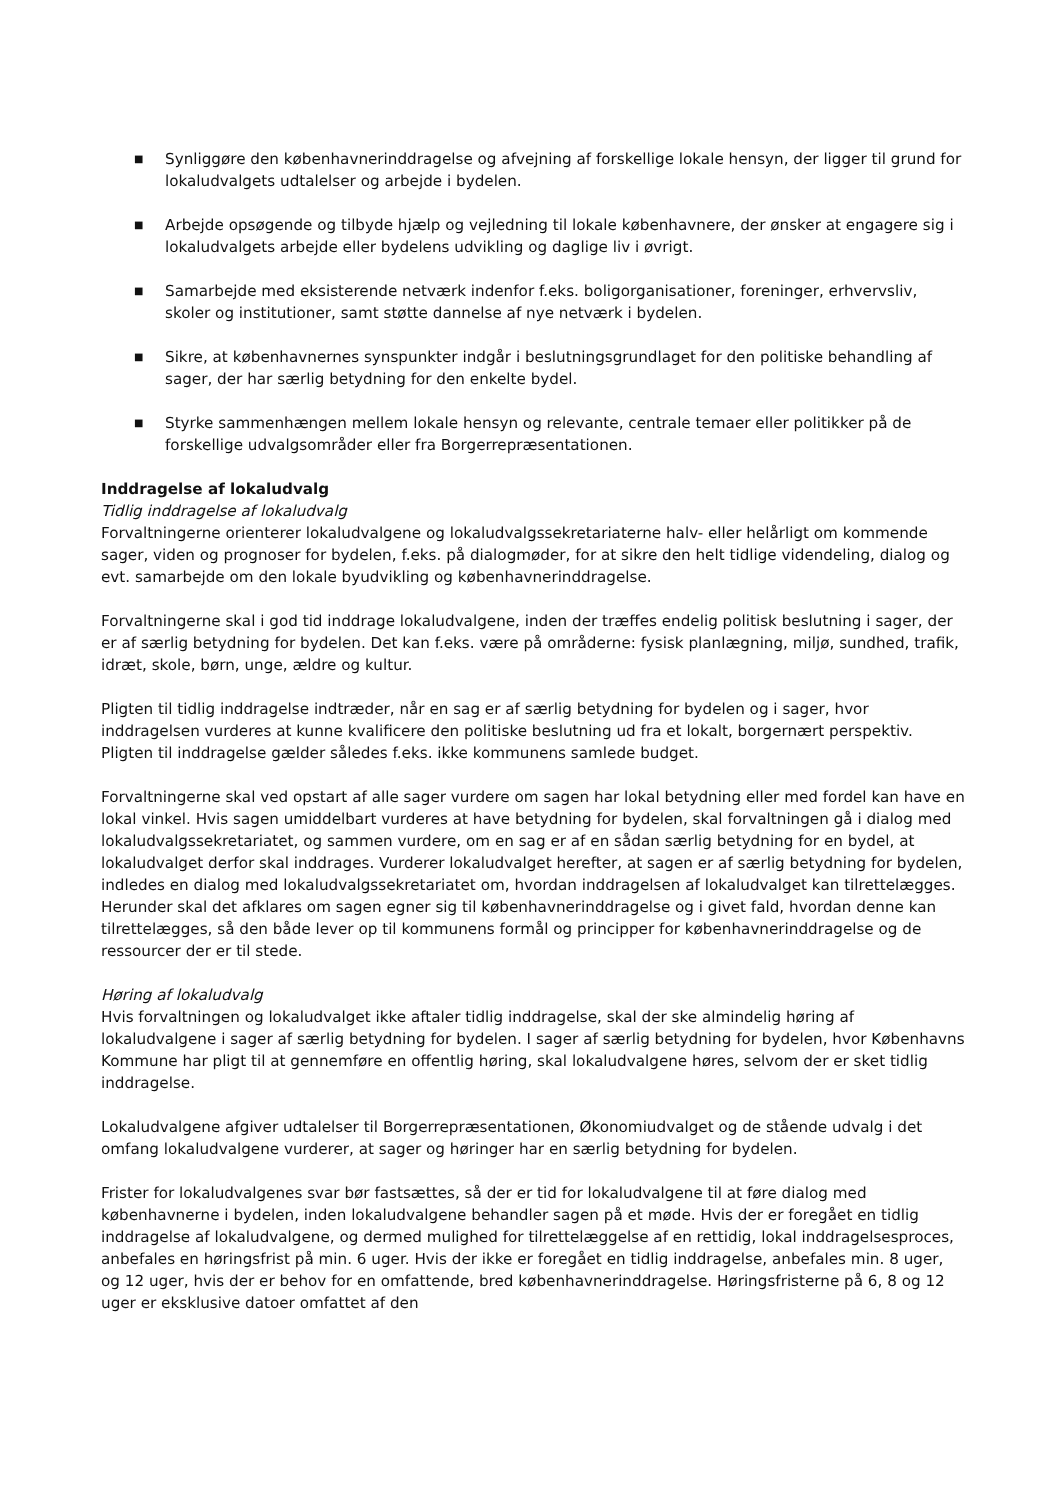■ Synliggøre den københavnerinddragelse og afvejning af forskellige lokale hensyn, der ligger til grund for lokaludvalgets udtalelser og arbejde i bydelen.
■ Arbejde opsøgende og tilbyde hjælp og vejledning til lokale københavnere, der ønsker at engagere sig i lokaludvalgets arbejde eller bydelens udvikling og daglige liv i øvrigt.
■ Samarbejde med eksisterende netværk indenfor f.eks. boligorganisationer, foreninger, erhvervsliv, skoler og institutioner, samt støtte dannelse af nye netværk i bydelen.
■ Sikre, at københavnernes synspunkter indgår i beslutningsgrundlaget for den politiske behandling af sager, der har særlig betydning for den enkelte bydel.
■ Styrke sammenhængen mellem lokale hensyn og relevante, centrale temaer eller politikker på de forskellige udvalgsområder eller fra Borgerrepræsentationen.
Inddragelse af lokaludvalg
Tidlig inddragelse af lokaludvalg
Forvaltningerne orienterer lokaludvalgene og lokaludvalgssekretariaterne halv- eller helårligt om kommende sager, viden og prognoser for bydelen, f.eks. på dialogmøder, for at sikre den helt tidlige videndeling, dialog og evt. samarbejde om den lokale byudvikling og københavnerinddragelse.
Forvaltningerne skal i god tid inddrage lokaludvalgene, inden der træffes endelig politisk beslutning i sager, der er af særlig betydning for bydelen. Det kan f.eks. være på områderne: fysisk planlægning, miljø, sundhed, trafik, idræt, skole, børn, unge, ældre og kultur.
Pligten til tidlig inddragelse indtræder, når en sag er af særlig betydning for bydelen og i sager, hvor inddragelsen vurderes at kunne kvalificere den politiske beslutning ud fra et lokalt, borgernært perspektiv. Pligten til inddragelse gælder således f.eks. ikke kommunens samlede budget.
Forvaltningerne skal ved opstart af alle sager vurdere om sagen har lokal betydning eller med fordel kan have en lokal vinkel. Hvis sagen umiddelbart vurderes at have betydning for bydelen, skal forvaltningen gå i dialog med lokaludvalgssekretariatet, og sammen vurdere, om en sag er af en sådan særlig betydning for en bydel, at lokaludvalget derfor skal inddrages. Vurderer lokaludvalget herefter, at sagen er af særlig betydning for bydelen, indledes en dialog med lokaludvalgssekretariatet om, hvordan inddragelsen af lokaludvalget kan tilrettelægges. Herunder skal det afklares om sagen egner sig til københavnerinddragelse og i givet fald, hvordan denne kan tilrettelægges, så den både lever op til kommunens formål og principper for københavnerinddragelse og de ressourcer der er til stede.
Høring af lokaludvalg
Hvis forvaltningen og lokaludvalget ikke aftaler tidlig inddragelse, skal der ske almindelig høring af lokaludvalgene i sager af særlig betydning for bydelen. I sager af særlig betydning for bydelen, hvor Københavns Kommune har pligt til at gennemføre en offentlig høring, skal lokaludvalgene høres, selvom der er sket tidlig inddragelse.
Lokaludvalgene afgiver udtalelser til Borgerrepræsentationen, Økonomiudvalget og de stående udvalg i det omfang lokaludvalgene vurderer, at sager og høringer har en særlig betydning for bydelen.
Frister for lokaludvalgenes svar bør fastsættes, så der er tid for lokaludvalgene til at føre dialog med københavnerne i bydelen, inden lokaludvalgene behandler sagen på et møde. Hvis der er foregået en tidlig inddragelse af lokaludvalgene, og dermed mulighed for tilrettelæggelse af en rettidig, lokal inddragelsesproces, anbefales en høringsfrist på min. 6 uger. Hvis der ikke er foregået en tidlig inddragelse, anbefales min. 8 uger, og 12 uger, hvis der er behov for en omfattende, bred københavnerinddragelse. Høringsfristerne på 6, 8 og 12 uger er eksklusive datoer omfattet af den